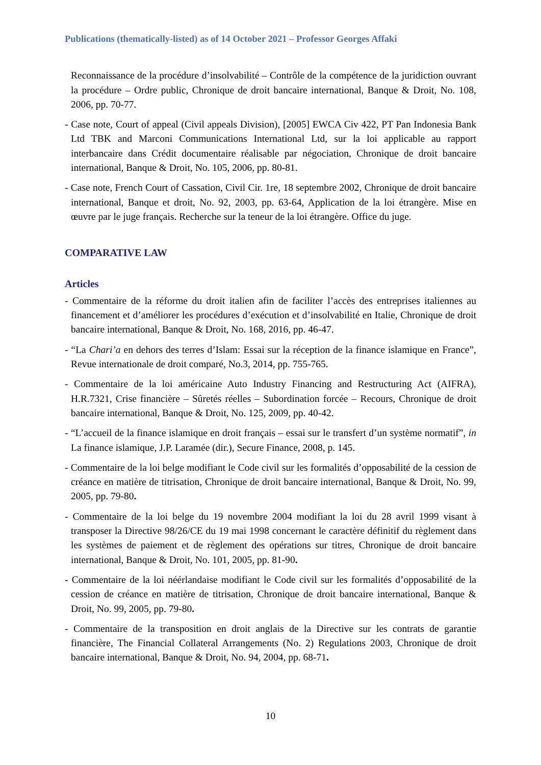Publications (thematically-listed) as of 14 October 2021 – Professor Georges Affaki
Reconnaissance de la procédure d’insolvabilité – Contrôle de la compétence de la juridiction ouvrant la procédure – Ordre public, Chronique de droit bancaire international, Banque & Droit, No. 108, 2006, pp. 70-77.
- Case note, Court of appeal (Civil appeals Division), [2005] EWCA Civ 422, PT Pan Indonesia Bank Ltd TBK and Marconi Communications International Ltd, sur la loi applicable au rapport interbancaire dans Crédit documentaire réalisable par négociation, Chronique de droit bancaire international, Banque & Droit, No. 105, 2006, pp. 80-81.
- Case note, French Court of Cassation, Civil Cir. 1re, 18 septembre 2002, Chronique de droit bancaire international, Banque et droit, No. 92, 2003, pp. 63-64, Application de la loi étrangère. Mise en œuvre par le juge français. Recherche sur la teneur de la loi étrangère. Office du juge.
COMPARATIVE LAW
Articles
- Commentaire de la réforme du droit italien afin de faciliter l’accès des entreprises italiennes au financement et d’améliorer les procédures d’exécution et d’insolvabilité en Italie, Chronique de droit bancaire international, Banque & Droit, No. 168, 2016, pp. 46-47.
- “La Chari’a en dehors des terres d’Islam: Essai sur la réception de la finance islamique en France”, Revue internationale de droit comparé, No.3, 2014, pp. 755-765.
- Commentaire de la loi américaine Auto Industry Financing and Restructuring Act (AIFRA), H.R.7321, Crise financière – Sûretés réelles – Subordination forcée – Recours, Chronique de droit bancaire international, Banque & Droit, No. 125, 2009, pp. 40-42.
- “L’accueil de la finance islamique en droit français – essai sur le transfert d’un système normatif”, in La finance islamique, J.P. Laramée (dir.), Secure Finance, 2008, p. 145.
- Commentaire de la loi belge modifiant le Code civil sur les formalités d’opposabilité de la cession de créance en matière de titrisation, Chronique de droit bancaire international, Banque & Droit, No. 99, 2005, pp. 79-80.
- Commentaire de la loi belge du 19 novembre 2004 modifiant la loi du 28 avril 1999 visant à transposer la Directive 98/26/CE du 19 mai 1998 concernant le caractère définitif du règlement dans les systèmes de paiement et de règlement des opérations sur titres, Chronique de droit bancaire international, Banque & Droit, No. 101, 2005, pp. 81-90.
- Commentaire de la loi néérlandaise modifiant le Code civil sur les formalités d’opposabilité de la cession de créance en matière de titrisation, Chronique de droit bancaire international, Banque & Droit, No. 99, 2005, pp. 79-80.
- Commentaire de la transposition en droit anglais de la Directive sur les contrats de garantie financière, The Financial Collateral Arrangements (No. 2) Regulations 2003, Chronique de droit bancaire international, Banque & Droit, No. 94, 2004, pp. 68-71.
10